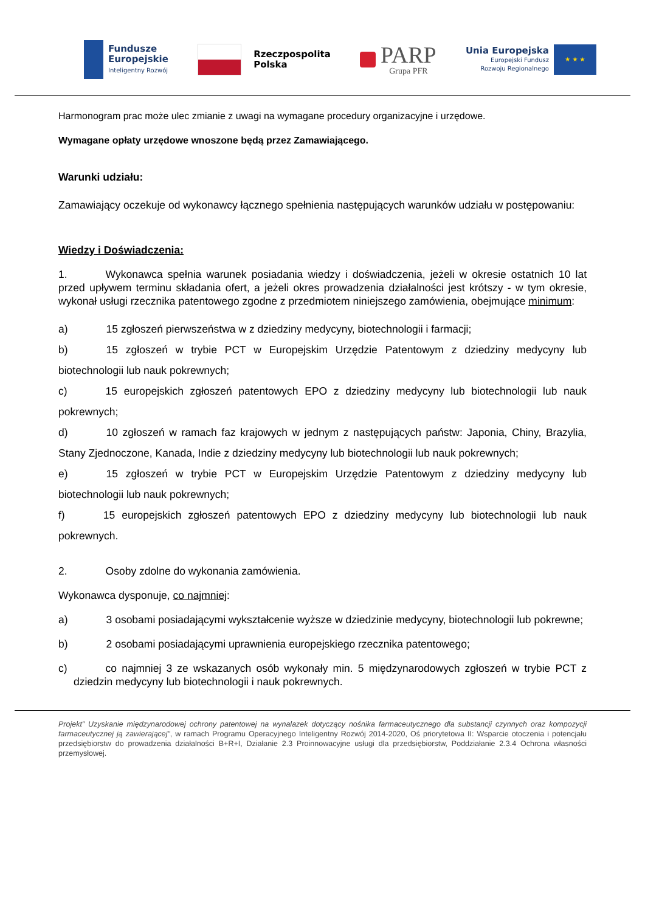Fundusze
Europejskie
Inteligentny Rozwój
Rzeczpospolita
Polska
PARP
Grupa PFR
Unia Europejska
Europejski Fundusz
Rozwoju Regionalnego
★ ★ ★
Harmonogram prac może ulec zmianie z uwagi na wymagane procedury organizacyjne i urzędowe.
Wymagane opłaty urzędowe wnoszone będą przez Zamawiającego.
Warunki udziału:
Zamawiający oczekuje od wykonawcy łącznego spełnienia następujących warunków udziału w postępowaniu:
Wiedzy i Doświadczenia:
1. Wykonawca spełnia warunek posiadania wiedzy i doświadczenia, jeżeli w okresie ostatnich 10 lat przed upływem terminu składania ofert, a jeżeli okres prowadzenia działalności jest krótszy - w tym okresie, wykonał usługi rzecznika patentowego zgodne z przedmiotem niniejszego zamówienia, obejmujące minimum:
a) 15 zgłoszeń pierwszeństwa w z dziedziny medycyny, biotechnologii i farmacji;
b) 15 zgłoszeń w trybie PCT w Europejskim Urzędzie Patentowym z dziedziny medycyny lub biotechnologii lub nauk pokrewnych;
c) 15 europejskich zgłoszeń patentowych EPO z dziedziny medycyny lub biotechnologii lub nauk pokrewnych;
d) 10 zgłoszeń w ramach faz krajowych w jednym z następujących państw: Japonia, Chiny, Brazylia, Stany Zjednoczone, Kanada, Indie z dziedziny medycyny lub biotechnologii lub nauk pokrewnych;
e) 15 zgłoszeń w trybie PCT w Europejskim Urzędzie Patentowym z dziedziny medycyny lub biotechnologii lub nauk pokrewnych;
f) 15 europejskich zgłoszeń patentowych EPO z dziedziny medycyny lub biotechnologii lub nauk pokrewnych.
2. Osoby zdolne do wykonania zamówienia.
Wykonawca dysponuje, co najmniej:
a) 3 osobami posiadającymi wykształcenie wyższe w dziedzinie medycyny, biotechnologii lub pokrewne;
b) 2 osobami posiadającymi uprawnienia europejskiego rzecznika patentowego;
c) co najmniej 3 ze wskazanych osób wykonały min. 5 międzynarodowych zgłoszeń w trybie PCT z dziedzin medycyny lub biotechnologii i nauk pokrewnych.
Projekt” Uzyskanie międzynarodowej ochrony patentowej na wynalazek dotyczący nośnika farmaceutycznego dla substancji czynnych oraz kompozycji farmaceutycznej ją zawierającej”, w ramach Programu Operacyjnego Inteligentny Rozwój 2014-2020, Oś priorytetowa II: Wsparcie otoczenia i potencjału przedsiębiorstw do prowadzenia działalności B+R+I, Działanie 2.3 Proinnowacyjne usługi dla przedsiębiorstw, Poddziałanie 2.3.4 Ochrona własności przemysłowej.